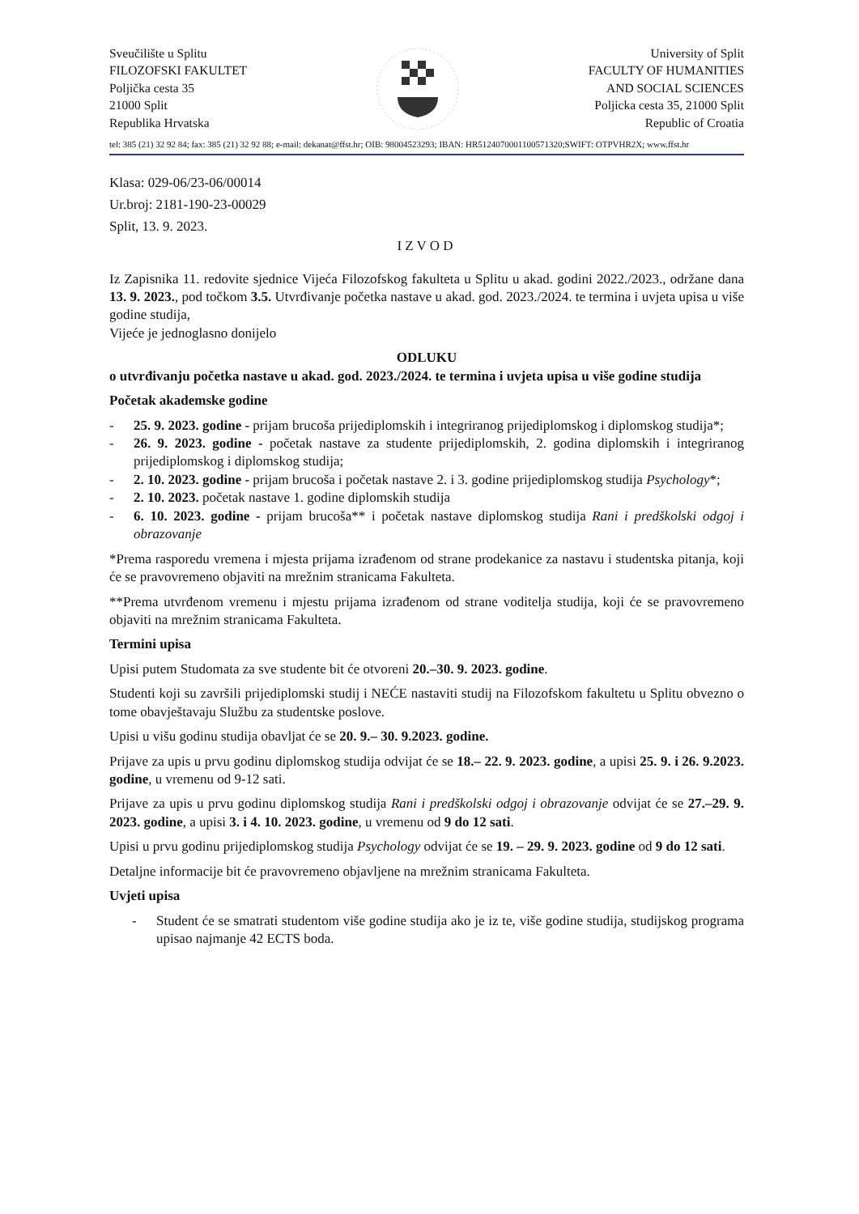Sveučilište u Splitu
FILOZOFSKI FAKULTET
Poljička cesta 35
21000 Split
Republika Hrvatska
University of Split
FACULTY OF HUMANITIES
AND SOCIAL SCIENCES
Poljicka cesta 35, 21000 Split
Republic of Croatia
tel: 385 (21) 32 92 84; fax: 385 (21) 32 92 88; e-mail: dekanat@ffst.hr; OIB: 98004523293; IBAN: HR5124070001100571320;SWIFT: OTPVHR2X; www.ffst.hr
Klasa: 029-06/23-06/00014
Ur.broj: 2181-190-23-00029
Split, 13. 9. 2023.
IZVOD
Iz Zapisnika 11. redovite sjednice Vijeća Filozofskog fakulteta u Splitu u akad. godini 2022./2023., održane dana 13. 9. 2023., pod točkom 3.5. Utvrđivanje početka nastave u akad. god. 2023./2024. te termina i uvjeta upisa u više godine studija,
Vijeće je jednoglasno donijelo
ODLUKU
o utvrđivanju početka nastave u akad. god. 2023./2024. te termina i uvjeta upisa u više godine studija
Početak akademske godine
- 25. 9. 2023. godine - prijam brucoša prijediplomskih i integriranog prijediplomskog i diplomskog studija*;
- 26. 9. 2023. godine - početak nastave za studente prijediplomskih, 2. godina diplomskih i integriranog prijediplomskog i diplomskog studija;
- 2. 10. 2023. godine - prijam brucoša i početak nastave 2. i 3. godine prijediplomskog studija Psychology*;
- 2. 10. 2023. početak nastave 1. godine diplomskih studija
- 6. 10. 2023. godine - prijam brucoša** i početak nastave diplomskog studija Rani i predškolski odgoj i obrazovanje
*Prema rasporedu vremena i mjesta prijama izrađenom od strane prodekanice za nastavu i studentska pitanja, koji će se pravovremeno objaviti na mrežnim stranicama Fakulteta.
**Prema utvrđenom vremenu i mjestu prijama izrađenom od strane voditelja studija, koji će se pravovremeno objaviti na mrežnim stranicama Fakulteta.
Termini upisa
Upisi putem Studomata za sve studente bit će otvoreni 20.–30. 9. 2023. godine.
Studenti koji su završili prijediplomski studij i NEĆE nastaviti studij na Filozofskom fakultetu u Splitu obvezno o tome obavještavaju Službu za studentske poslove.
Upisi u višu godinu studija obavljat će se 20. 9.– 30. 9.2023. godine.
Prijave za upis u prvu godinu diplomskog studija odvijat će se 18.– 22. 9. 2023. godine, a upisi 25. 9. i 26. 9.2023. godine, u vremenu od 9-12 sati.
Prijave za upis u prvu godinu diplomskog studija Rani i predškolski odgoj i obrazovanje odvijat će se 27.–29. 9. 2023. godine, a upisi 3. i 4. 10. 2023. godine, u vremenu od 9 do 12 sati.
Upisi u prvu godinu prijediplomskog studija Psychology odvijat će se 19. – 29. 9. 2023. godine od 9 do 12 sati.
Detaljne informacije bit će pravovremeno objavljene na mrežnim stranicama Fakulteta.
Uvjeti upisa
- Student će se smatrati studentom više godine studija ako je iz te, više godine studija, studijskog programa upisao najmanje 42 ECTS boda.